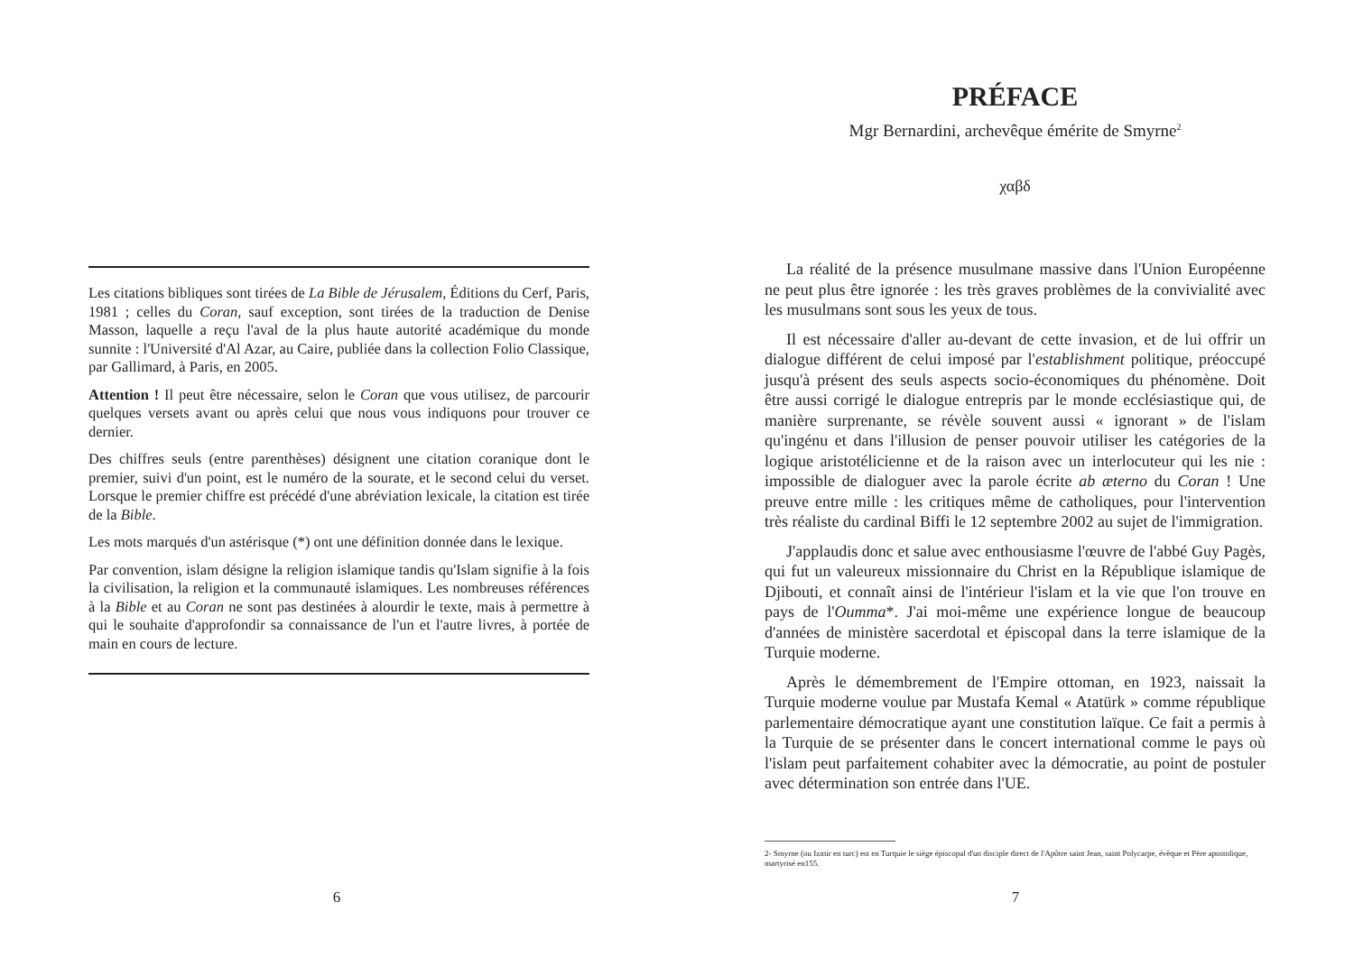Les citations bibliques sont tirées de La Bible de Jérusalem, Éditions du Cerf, Paris, 1981 ; celles du Coran, sauf exception, sont tirées de la traduction de Denise Masson, laquelle a reçu l'aval de la plus haute autorité académique du monde sunnite : l'Université d'Al Azar, au Caire, publiée dans la collection Folio Classique, par Gallimard, à Paris, en 2005.
Attention ! Il peut être nécessaire, selon le Coran que vous utilisez, de parcourir quelques versets avant ou après celui que nous vous indiquons pour trouver ce dernier.
Des chiffres seuls (entre parenthèses) désignent une citation coranique dont le premier, suivi d'un point, est le numéro de la sourate, et le second celui du verset. Lorsque le premier chiffre est précédé d'une abréviation lexicale, la citation est tirée de la Bible.
Les mots marqués d'un astérisque (*) ont une définition donnée dans le lexique.
Par convention, islam désigne la religion islamique tandis qu'Islam signifie à la fois la civilisation, la religion et la communauté islamiques. Les nombreuses références à la Bible et au Coran ne sont pas destinées à alourdir le texte, mais à permettre à qui le souhaite d'approfondir sa connaissance de l'un et l'autre livres, à portée de main en cours de lecture.
6
PRÉFACE
Mgr Bernardini, archevêque émérite de Smyrne<sup>2</sup>
χαβδ
La réalité de la présence musulmane massive dans l'Union Européenne ne peut plus être ignorée : les très graves problèmes de la convivialité avec les musulmans sont sous les yeux de tous.
Il est nécessaire d'aller au-devant de cette invasion, et de lui offrir un dialogue différent de celui imposé par l'establishment politique, préoccupé jusqu'à présent des seuls aspects socio-économiques du phénomène. Doit être aussi corrigé le dialogue entrepris par le monde ecclésiastique qui, de manière surprenante, se révèle souvent aussi « ignorant » de l'islam qu'ingénu et dans l'illusion de penser pouvoir utiliser les catégories de la logique aristotélicienne et de la raison avec un interlocuteur qui les nie : impossible de dialoguer avec la parole écrite ab æterno du Coran ! Une preuve entre mille : les critiques même de catholiques, pour l'intervention très réaliste du cardinal Biffi le 12 septembre 2002 au sujet de l'immigration.
J'applaudis donc et salue avec enthousiasme l'œuvre de l'abbé Guy Pagès, qui fut un valeureux missionnaire du Christ en la République islamique de Djibouti, et connaît ainsi de l'intérieur l'islam et la vie que l'on trouve en pays de l'Oumma*. J'ai moi-même une expérience longue de beaucoup d'années de ministère sacerdotal et épiscopal dans la terre islamique de la Turquie moderne.
Après le démembrement de l'Empire ottoman, en 1923, naissait la Turquie moderne voulue par Mustafa Kemal « Atatürk » comme république parlementaire démocratique ayant une constitution laïque. Ce fait a permis à la Turquie de se présenter dans le concert international comme le pays où l'islam peut parfaitement cohabiter avec la démocratie, au point de postuler avec détermination son entrée dans l'UE.
2- Smyrne (ou Izmir en turc) est en Turquie le siège épiscopal d'un disciple direct de l'Apôtre saint Jean, saint Polycarpe, évêque et Père apostolique, martyrisé en155.
7